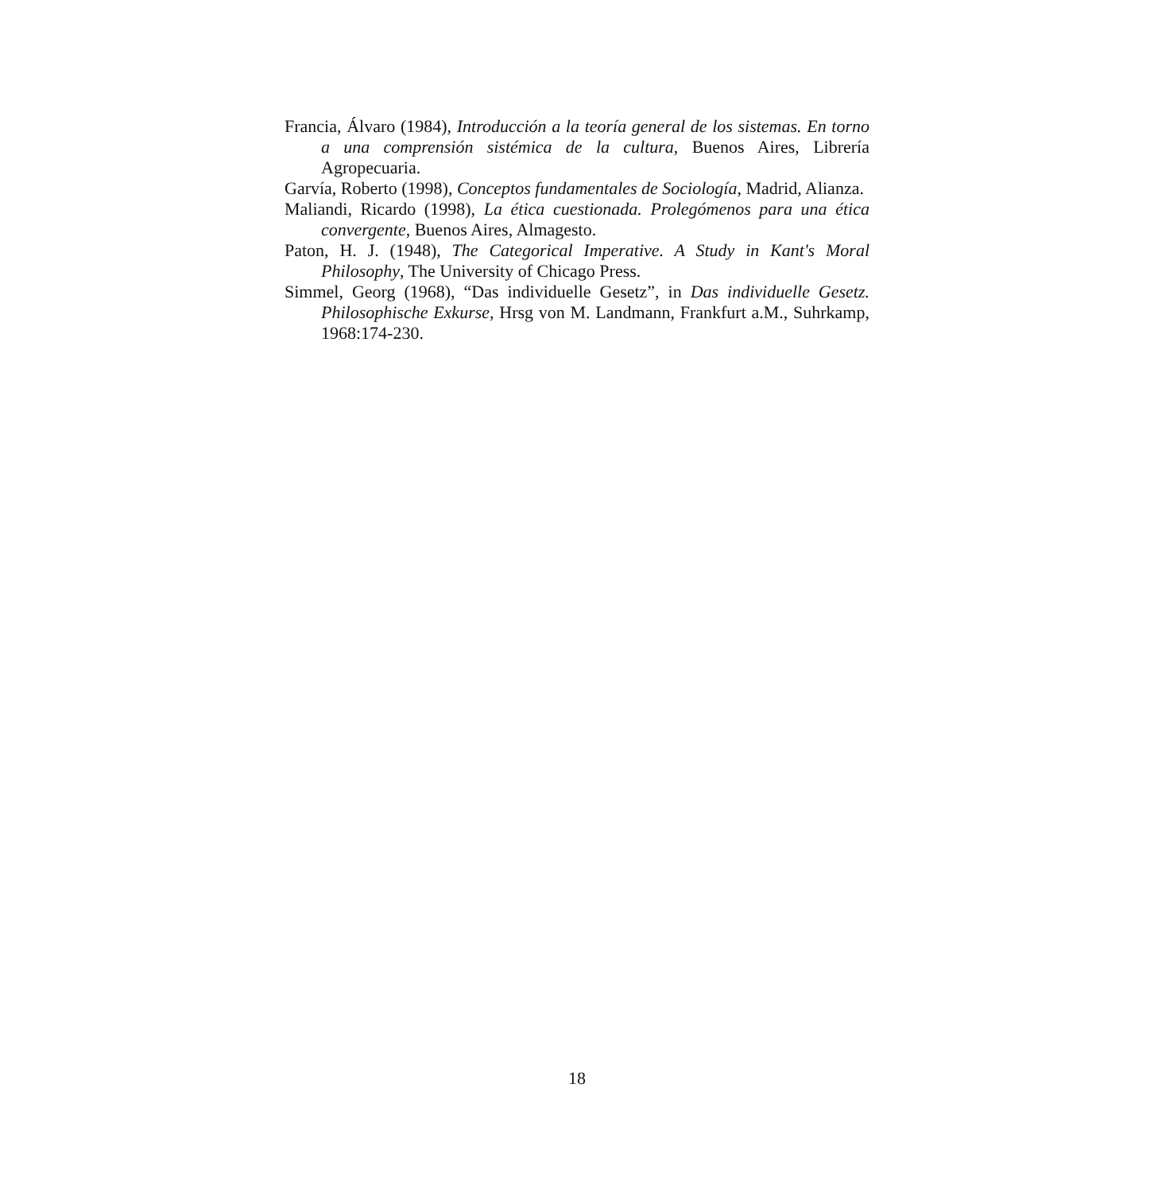Francia, Álvaro (1984), Introducción a la teoría general de los sistemas. En torno a una comprensión sistémica de la cultura, Buenos Aires, Librería Agropecuaria.
Garvía, Roberto (1998), Conceptos fundamentales de Sociología, Madrid, Alianza.
Maliandi, Ricardo (1998), La ética cuestionada. Prolegómenos para una ética convergente, Buenos Aires, Almagesto.
Paton, H. J. (1948), The Categorical Imperative. A Study in Kant's Moral Philosophy, The University of Chicago Press.
Simmel, Georg (1968), “Das individuelle Gesetz”, in Das individuelle Gesetz. Philosophische Exkurse, Hrsg von M. Landmann, Frankfurt a.M., Suhrkamp, 1968:174-230.
18